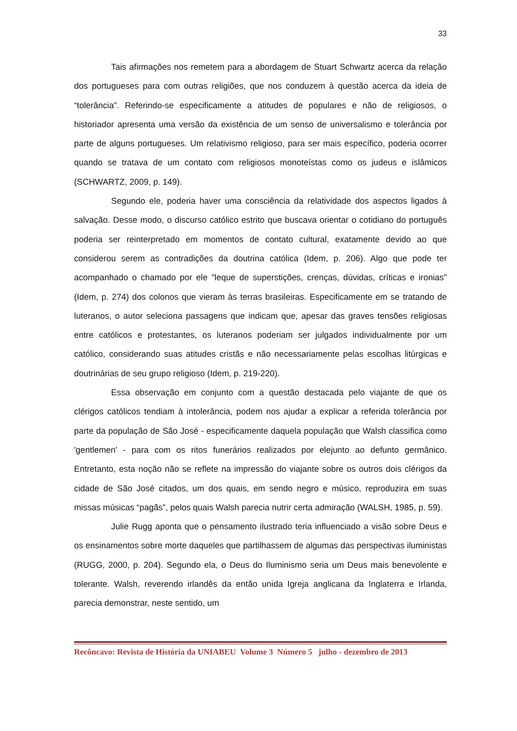33
Tais afirmações nos remetem para a abordagem de Stuart Schwartz acerca da relação dos portugueses para com outras religiões, que nos conduzem à questão acerca da ideia de “tolerância”. Referindo-se especificamente a atitudes de populares e não de religiosos, o historiador apresenta uma versão da existência de um senso de universalismo e tolerância por parte de alguns portugueses. Um relativismo religioso, para ser mais específico, poderia ocorrer quando se tratava de um contato com religiosos monoteístas como os judeus e islâmicos (SCHWARTZ, 2009, p. 149).
Segundo ele, poderia haver uma consciência da relatividade dos aspectos ligados à salvação. Desse modo, o discurso católico estrito que buscava orientar o cotidiano do português poderia ser reinterpretado em momentos de contato cultural, exatamente devido ao que considerou serem as contradições da doutrina católica (Idem, p. 206). Algo que pode ter acompanhado o chamado por ele "leque de superstições, crenças, dúvidas, críticas e ironias" (Idem, p. 274) dos colonos que vieram às terras brasileiras. Especificamente em se tratando de luteranos, o autor seleciona passagens que indicam que, apesar das graves tensões religiosas entre católicos e protestantes, os luteranos poderiam ser julgados individualmente por um católico, considerando suas atitudes cristãs e não necessariamente pelas escolhas litúrgicas e doutrinárias de seu grupo religioso (Idem, p. 219-220).
Essa observação em conjunto com a questão destacada pelo viajante de que os clérigos católicos tendiam à intolerância, podem nos ajudar a explicar a referida tolerância por parte da população de São José - especificamente daquela população que Walsh classifica como 'gentlemen' - para com os ritos funerários realizados por elejunto ao defunto germânico. Entretanto, esta noção não se reflete na impressão do viajante sobre os outros dois clérigos da cidade de São José citados, um dos quais, em sendo negro e músico, reproduzira em suas missas músicas “pagãs”, pelos quais Walsh parecia nutrir certa admiração (WALSH, 1985, p. 59).
Julie Rugg aponta que o pensamento ilustrado teria influenciado a visão sobre Deus e os ensinamentos sobre morte daqueles que partilhassem de algumas das perspectivas iluministas (RUGG, 2000, p. 204). Segundo ela, o Deus do Iluminismo seria um Deus mais benevolente e tolerante. Walsh, reverendo irlandês da então unida Igreja anglicana da Inglaterra e Irlanda, parecia demonstrar, neste sentido, um
Recôncavo: Revista de História da UNIABEU Volume 3 Número 5 julho - dezembro de 2013